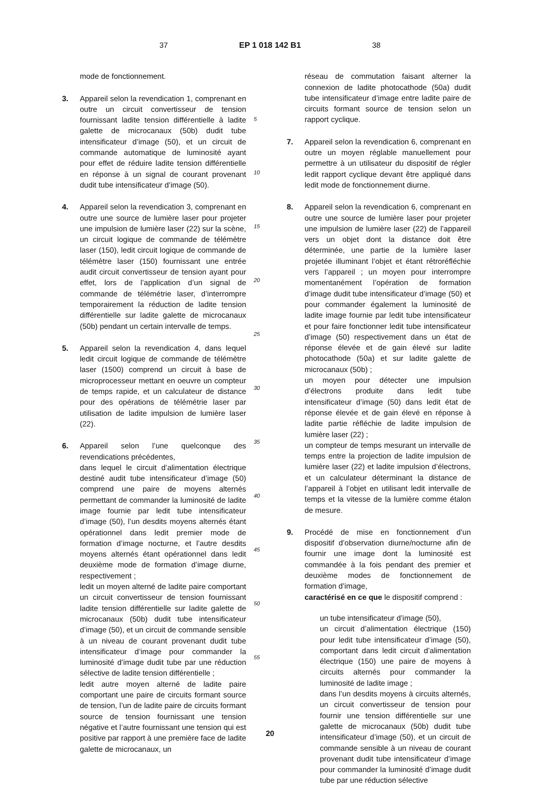37 EP 1 018 142 B1 38
mode de fonctionnement.
3. Appareil selon la revendication 1, comprenant en outre un circuit convertisseur de tension fournissant ladite tension différentielle à ladite galette de microcanaux (50b) dudit tube intensificateur d’image (50), et un circuit de commande automatique de luminosité ayant pour effet de réduire ladite tension différentielle en réponse à un signal de courant provenant dudit tube intensificateur d’image (50).
4. Appareil selon la revendication 3, comprenant en outre une source de lumière laser pour projeter une impulsion de lumière laser (22) sur la scène, un circuit logique de commande de télémètre laser (150), ledit circuit logique de commande de télémètre laser (150) fournissant une entrée audit circuit convertisseur de tension ayant pour effet, lors de l’application d’un signal de commande de télémétrie laser, d’interrompre temporairement la réduction de ladite tension différentielle sur ladite galette de microcanaux (50b) pendant un certain intervalle de temps.
5. Appareil selon la revendication 4, dans lequel ledit circuit logique de commande de télémètre laser (1500) comprend un circuit à base de microprocesseur mettant en oeuvre un compteur de temps rapide, et un calculateur de distance pour des opérations de télémétrie laser par utilisation de ladite impulsion de lumière laser (22).
6. Appareil selon l’une quelconque des revendications précédentes,
dans lequel le circuit d’alimentation électrique destiné audit tube intensificateur d’image (50) comprend une paire de moyens alternés permettant de commander la luminosité de ladite image fournie par ledit tube intensificateur d’image (50), l’un desdits moyens alternés étant opérationnel dans ledit premier mode de formation d’image nocturne, et l’autre desdits moyens alternés étant opérationnel dans ledit deuxième mode de formation d’image diurne, respectivement ;
ledit un moyen alterné de ladite paire comportant un circuit convertisseur de tension fournissant ladite tension différentielle sur ladite galette de microcanaux (50b) dudit tube intensificateur d’image (50), et un circuit de commande sensible à un niveau de courant provenant dudit tube intensificateur d’image pour commander la luminosité d’image dudit tube par une réduction sélective de ladite tension différentielle ;
ledit autre moyen alterné de ladite paire comportant une paire de circuits formant source de tension, l’un de ladite paire de circuits formant source de tension fournissant une tension négative et l’autre fournissant une tension qui est positive par rapport à une première face de ladite galette de microcanaux, un
5
10
15
20
25
30
35
40
45
50
55
réseau de commutation faisant alterner la connexion de ladite photocathode (50a) dudit tube intensificateur d’image entre ladite paire de circuits formant source de tension selon un rapport cyclique.
7. Appareil selon la revendication 6, comprenant en outre un moyen réglable manuellement pour permettre à un utilisateur du dispositif de régler ledit rapport cyclique devant être appliqué dans ledit mode de fonctionnement diurne.
8. Appareil selon la revendication 6, comprenant en outre une source de lumière laser pour projeter une impulsion de lumière laser (22) de l’appareil vers un objet dont la distance doit être déterminée, une partie de la lumière laser projetée illuminant l’objet et étant rétroréfléchie vers l’appareil ; un moyen pour interrompre momentanément l’opération de formation d’image dudit tube intensificateur d’image (50) et pour commander également la luminosité de ladite image fournie par ledit tube intensificateur et pour faire fonctionner ledit tube intensificateur d’image (50) respectivement dans un état de réponse élevée et de gain élevé sur ladite photocathode (50a) et sur ladite galette de microcanaux (50b) ;
un moyen pour détecter une impulsion d’électrons produite dans ledit tube intensificateur d’image (50) dans ledit état de réponse élevée et de gain élevé en réponse à ladite partie réfléchie de ladite impulsion de lumière laser (22) ;
un compteur de temps mesurant un intervalle de temps entre la projection de ladite impulsion de lumière laser (22) et ladite impulsion d’électrons, et un calculateur déterminant la distance de l’appareil à l’objet en utilisant ledit intervalle de temps et la vitesse de la lumière comme étalon de mesure.
9. Procédé de mise en fonctionnement d’un dispositif d’observation diurne/nocturne afin de fournir une image dont la luminosité est commandée à la fois pendant des premier et deuxième modes de fonctionnement de formation d’image,
caractérisé en ce que le dispositif comprend :
un tube intensificateur d’image (50),
un circuit d’alimentation électrique (150) pour ledit tube intensificateur d’image (50), comportant dans ledit circuit d’alimentation électrique (150) une paire de moyens à circuits alternés pour commander la luminosité de ladite image ;
dans l’un desdits moyens à circuits alternés, un circuit convertisseur de tension pour fournir une tension différentielle sur une galette de microcanaux (50b) dudit tube intensificateur d’image (50), et un circuit de commande sensible à un niveau de courant provenant dudit tube intensificateur d’image pour commander la luminosité d’image dudit tube par une réduction sélective
20